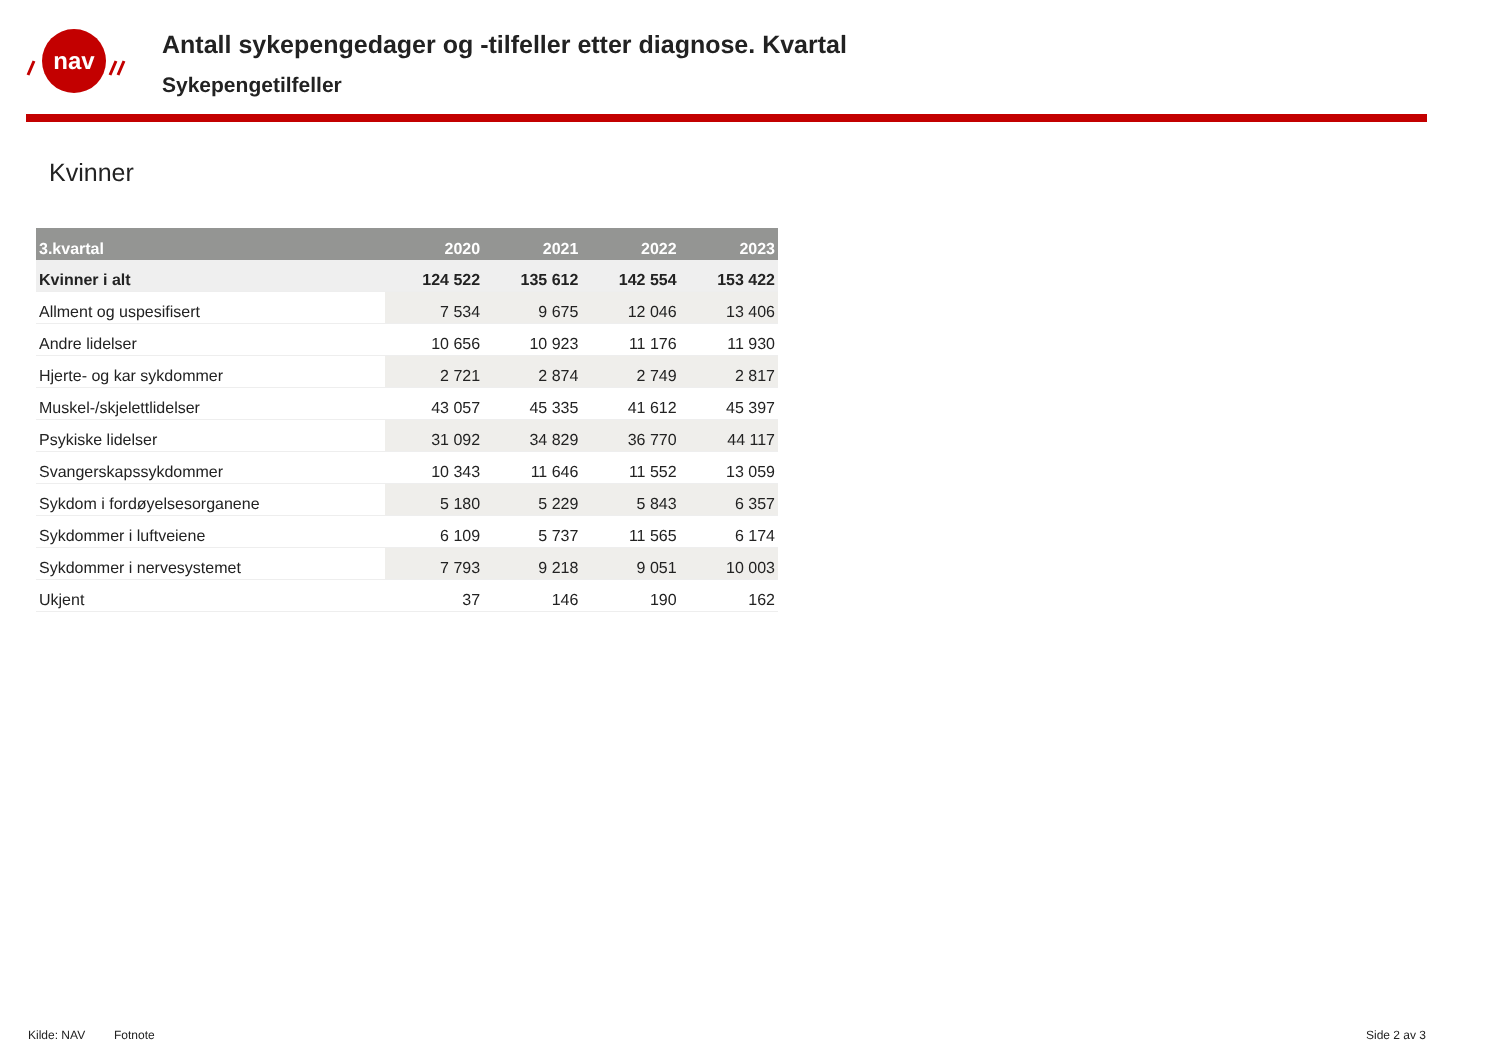nav
Antall sykepengedager og -tilfeller etter diagnose. Kvartal
Sykepengetilfeller
Kvinner
| 3.kvartal | 2020 | 2021 | 2022 | 2023 |
| --- | --- | --- | --- | --- |
| Kvinner i alt | 124 522 | 135 612 | 142 554 | 153 422 |
| Allment og uspesifisert | 7 534 | 9 675 | 12 046 | 13 406 |
| Andre lidelser | 10 656 | 10 923 | 11 176 | 11 930 |
| Hjerte- og kar sykdommer | 2 721 | 2 874 | 2 749 | 2 817 |
| Muskel-/skjelettlidelser | 43 057 | 45 335 | 41 612 | 45 397 |
| Psykiske lidelser | 31 092 | 34 829 | 36 770 | 44 117 |
| Svangerskapssykdommer | 10 343 | 11 646 | 11 552 | 13 059 |
| Sykdom i fordøyelsesorganene | 5 180 | 5 229 | 5 843 | 6 357 |
| Sykdommer i luftveiene | 6 109 | 5 737 | 11 565 | 6 174 |
| Sykdommer i nervesystemet | 7 793 | 9 218 | 9 051 | 10 003 |
| Ukjent | 37 | 146 | 190 | 162 |
Kilde: NAV Fotnote Side 2 av 3